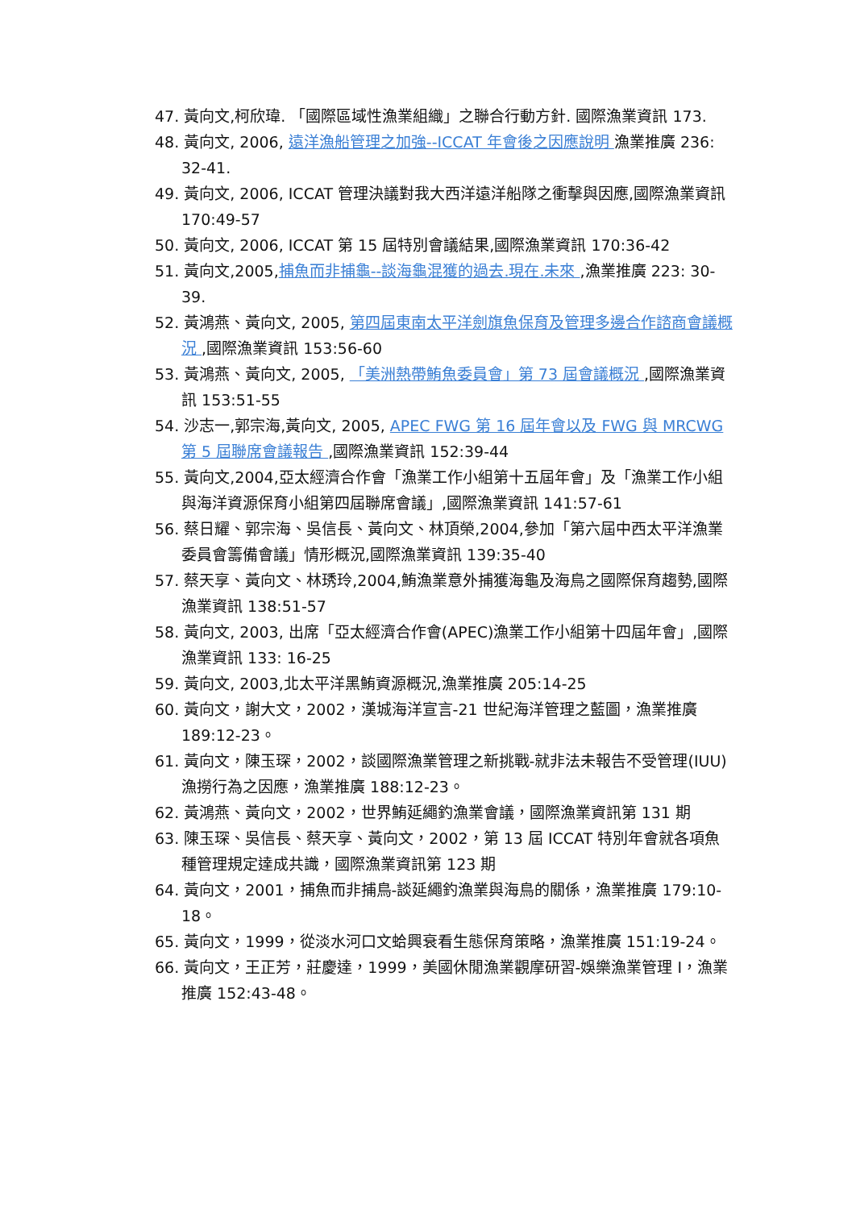47. 黃向文,柯欣瑋. 「國際區域性漁業組織」之聯合行動方針. 國際漁業資訊 173.
48. 黃向文, 2006, 遠洋漁船管理之加強--ICCAT 年會後之因應說明 漁業推廣 236: 32-41.
49. 黃向文, 2006, ICCAT 管理決議對我大西洋遠洋船隊之衝擊與因應,國際漁業資訊 170:49-57
50. 黃向文, 2006, ICCAT 第 15 屆特別會議結果,國際漁業資訊 170:36-42
51. 黃向文,2005,捕魚而非捕龜--談海龜混獲的過去.現在.未來 ,漁業推廣 223: 30-39.
52. 黃鴻燕、黃向文, 2005, 第四屆東南太平洋劍旗魚保育及管理多邊合作諮商會議概況 ,國際漁業資訊 153:56-60
53. 黃鴻燕、黃向文, 2005, 「美洲熱帶鮪魚委員會」第 73 屆會議概況 ,國際漁業資訊 153:51-55
54. 沙志一,郭宗海,黃向文, 2005, APEC FWG 第 16 屆年會以及 FWG 與 MRCWG 第 5 屆聯席會議報告 ,國際漁業資訊 152:39-44
55. 黃向文,2004,亞太經濟合作會「漁業工作小組第十五屆年會」及「漁業工作小組與海洋資源保育小組第四屆聯席會議」,國際漁業資訊 141:57-61
56. 蔡日耀、郭宗海、吳信長、黃向文、林頂榮,2004,參加「第六屆中西太平洋漁業委員會籌備會議」情形概況,國際漁業資訊 139:35-40
57. 蔡天享、黃向文、林琇玲,2004,鮪漁業意外捕獲海龜及海鳥之國際保育趨勢,國際漁業資訊 138:51-57
58. 黃向文, 2003, 出席「亞太經濟合作會(APEC)漁業工作小組第十四屆年會」,國際漁業資訊 133: 16-25
59. 黃向文, 2003,北太平洋黑鮪資源概況,漁業推廣 205:14-25
60. 黃向文，謝大文，2002，漢城海洋宣言-21 世紀海洋管理之藍圖，漁業推廣 189:12-23。
61. 黃向文，陳玉琛，2002，談國際漁業管理之新挑戰-就非法未報告不受管理(IUU)漁撈行為之因應，漁業推廣 188:12-23。
62. 黃鴻燕、黃向文，2002，世界鮪延繩釣漁業會議，國際漁業資訊第 131 期
63. 陳玉琛、吳信長、蔡天享、黃向文，2002，第 13 屆 ICCAT 特別年會就各項魚種管理規定達成共識，國際漁業資訊第 123 期
64. 黃向文，2001，捕魚而非捕鳥-談延繩釣漁業與海鳥的關係，漁業推廣 179:10-18。
65. 黃向文，1999，從淡水河口文蛤興衰看生態保育策略，漁業推廣 151:19-24。
66. 黃向文，王正芳，莊慶達，1999，美國休閒漁業觀摩研習-娛樂漁業管理 I，漁業推廣 152:43-48。